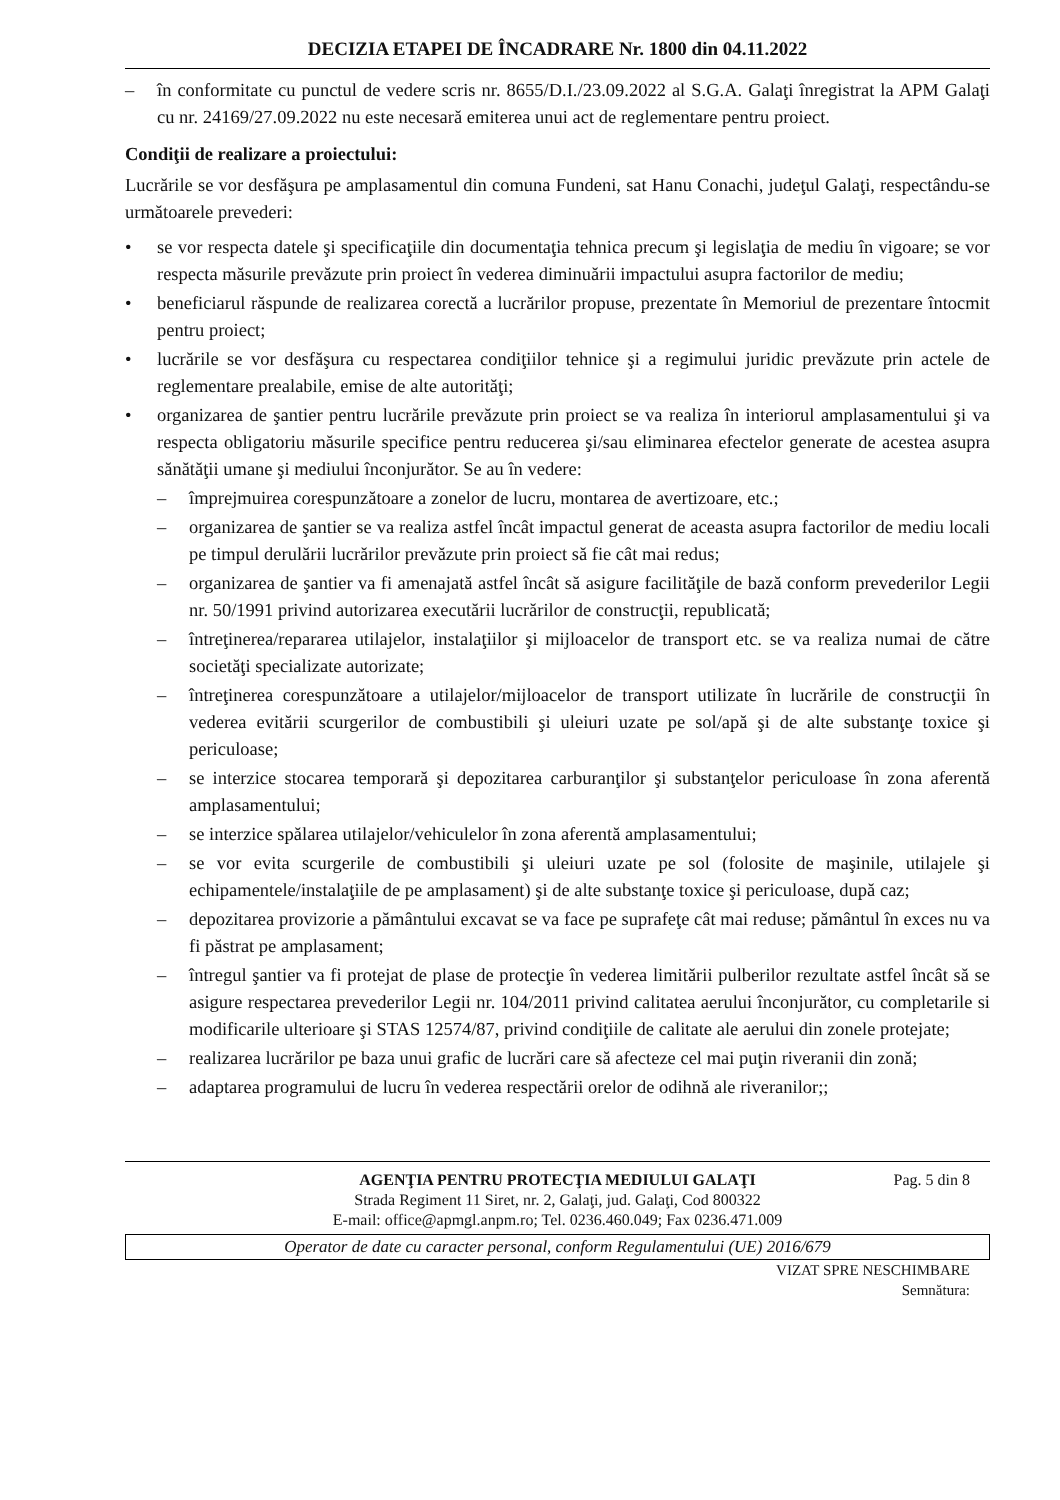DECIZIA ETAPEI DE ÎNCADRARE Nr. 1800 din 04.11.2022
– în conformitate cu punctul de vedere scris nr. 8655/D.I./23.09.2022 al S.G.A. Galaţi înregistrat la APM Galaţi cu nr. 24169/27.09.2022 nu este necesară emiterea unui act de reglementare pentru proiect.
Condiţii de realizare a proiectului:
Lucrările se vor desfăşura pe amplasamentul din comuna Fundeni, sat Hanu Conachi, judeţul Galaţi, respectându-se următoarele prevederi:
• se vor respecta datele şi specificaţiile din documentaţia tehnica precum şi legislaţia de mediu în vigoare; se vor respecta măsurile prevăzute prin proiect în vederea diminuării impactului asupra factorilor de mediu;
• beneficiarul răspunde de realizarea corectă a lucrărilor propuse, prezentate în Memoriul de prezentare întocmit pentru proiect;
• lucrările se vor desfăşura cu respectarea condiţiilor tehnice şi a regimului juridic prevăzute prin actele de reglementare prealabile, emise de alte autorităţi;
• organizarea de şantier pentru lucrările prevăzute prin proiect se va realiza în interiorul amplasamentului şi va respecta obligatoriu măsurile specifice pentru reducerea şi/sau eliminarea efectelor generate de acestea asupra sănătăţii umane şi mediului înconjurător. Se au în vedere:
– împrejmuirea corespunzătoare a zonelor de lucru, montarea de avertizoare, etc.;
– organizarea de şantier se va realiza astfel încât impactul generat de aceasta asupra factorilor de mediu locali pe timpul derulării lucrărilor prevăzute prin proiect să fie cât mai redus;
– organizarea de şantier va fi amenajată astfel încât să asigure facilităţile de bază conform prevederilor Legii nr. 50/1991 privind autorizarea executării lucrărilor de construcţii, republicată;
– întreţinerea/repararea utilajelor, instalaţiilor şi mijloacelor de transport etc. se va realiza numai de către societăţi specializate autorizate;
– întreţinerea corespunzătoare a utilajelor/mijloacelor de transport utilizate în lucrările de construcţii în vederea evitării scurgerilor de combustibili şi uleiuri uzate pe sol/apă şi de alte substanţe toxice şi periculoase;
– se interzice stocarea temporară şi depozitarea carburanţilor şi substanţelor periculoase în zona aferentă amplasamentului;
– se interzice spălarea utilajelor/vehiculelor în zona aferentă amplasamentului;
– se vor evita scurgerile de combustibili şi uleiuri uzate pe sol (folosite de maşinile, utilajele şi echipamentele/instalaţiile de pe amplasament) şi de alte substanţe toxice şi periculoase, după caz;
– depozitarea provizorie a pământului excavat se va face pe suprafeţe cât mai reduse; pământul în exces nu va fi păstrat pe amplasament;
– întregul şantier va fi protejat de plase de protecţie în vederea limitării pulberilor rezultate astfel încât să se asigure respectarea prevederilor Legii nr. 104/2011 privind calitatea aerului înconjurător, cu completarile si modificarile ulterioare şi STAS 12574/87, privind condiţiile de calitate ale aerului din zonele protejate;
– realizarea lucrărilor pe baza unui grafic de lucrări care să afecteze cel mai puţin riveranii din zonă;
– adaptarea programului de lucru în vederea respectării orelor de odihnă ale riveranilor;;
Pag. 5 din 8 AGENŢIA PENTRU PROTECŢIA MEDIULUI GALAŢI
Strada Regiment 11 Siret, nr. 2, Galaţi, jud. Galaţi, Cod 800322
E-mail: office@apmgl.anpm.ro; Tel. 0236.460.049; Fax 0236.471.009
Operator de date cu caracter personal, conform Regulamentului (UE) 2016/679
VIZAT SPRE NESCHIMBARE
Semnătura: